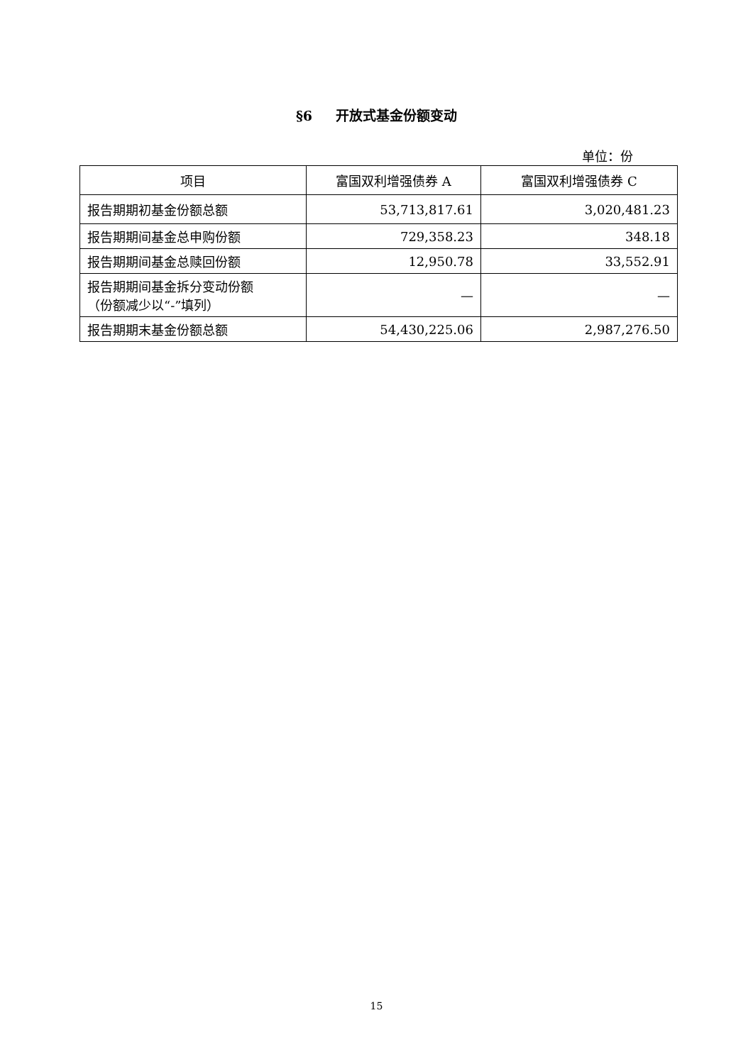§6 开放式基金份额变动
单位：份
| 项目 | 富国双利增强债券 A | 富国双利增强债券 C |
| --- | --- | --- |
| 报告期期初基金份额总额 | 53,713,817.61 | 3,020,481.23 |
| 报告期期间基金总申购份额 | 729,358.23 | 348.18 |
| 报告期期间基金总赎回份额 | 12,950.78 | 33,552.91 |
| 报告期期间基金拆分变动份额 （份额减少以“-”填列） | — | — |
| 报告期期末基金份额总额 | 54,430,225.06 | 2,987,276.50 |
15